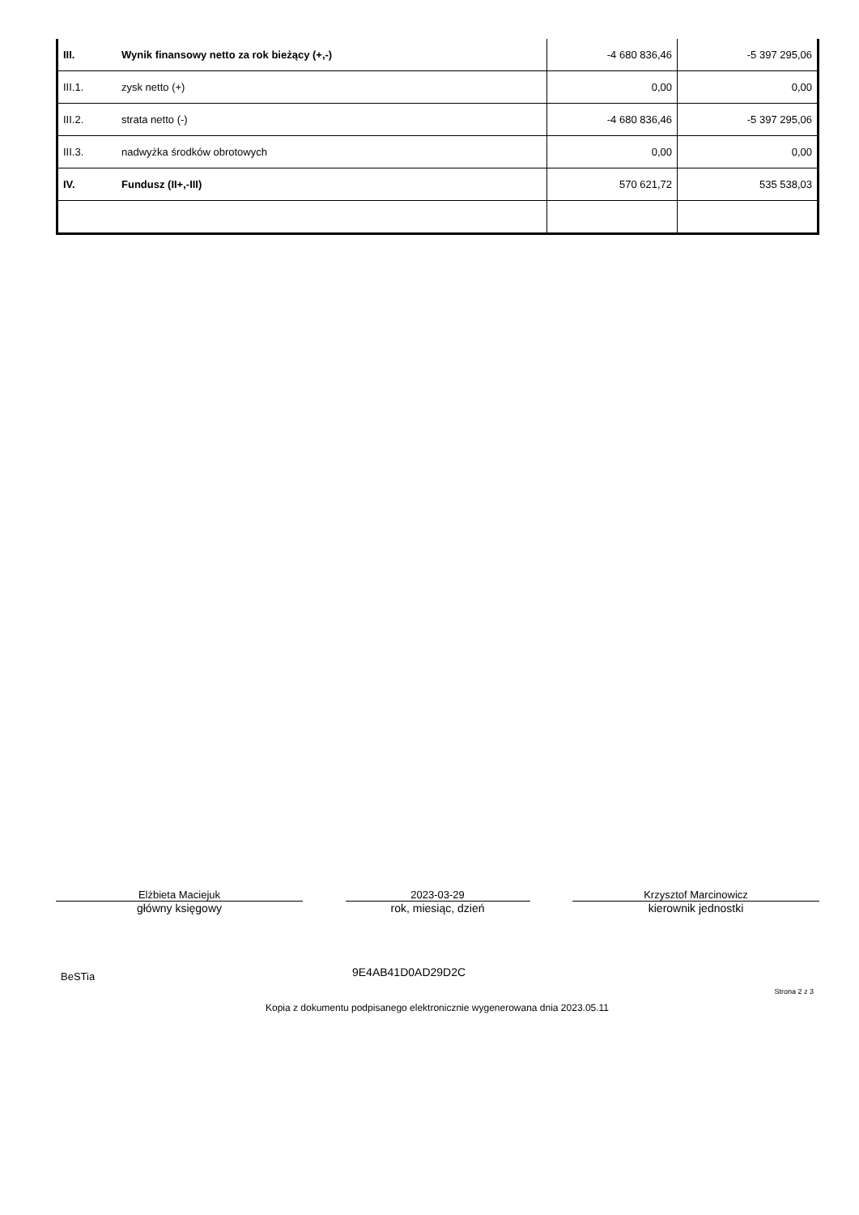| III. | Wynik finansowy netto za rok bieżący (+,-) | -4 680 836,46 | -5 397 295,06 |
| III.1. | zysk netto (+) | 0,00 | 0,00 |
| III.2. | strata netto (-) | -4 680 836,46 | -5 397 295,06 |
| III.3. | nadwyżka środków obrotowych | 0,00 | 0,00 |
| IV. | Fundusz (II+,-III) | 570 621,72 | 535 538,03 |
Elżbieta Maciejuk
główny księgowy
2023-03-29
rok, miesiąc, dzień
Krzysztof Marcinowicz
kierownik jednostki
BeSTia 9E4AB41D0AD29D2C
Strona 2 z 3
Kopia z dokumentu podpisanego elektronicznie wygenerowana dnia 2023.05.11